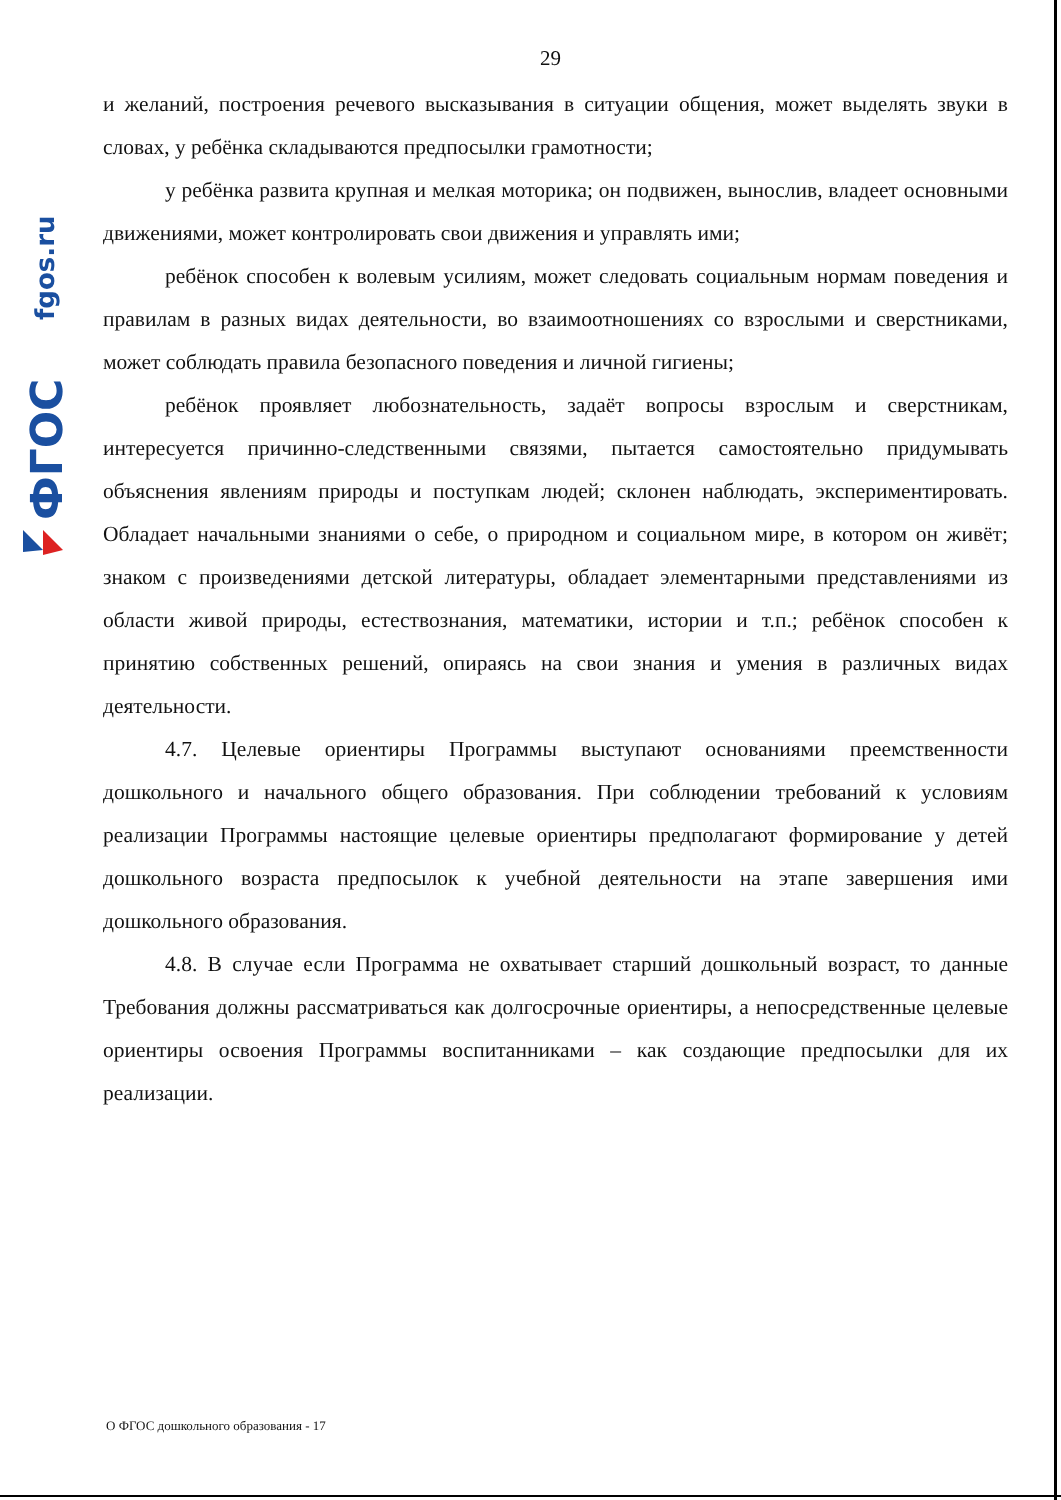fgos.ru
ФГОС
29
и желаний, построения речевого высказывания в ситуации общения, может выделять звуки в словах, у ребёнка складываются предпосылки грамотности;
у ребёнка развита крупная и мелкая моторика; он подвижен, вынослив, владеет основными движениями, может контролировать свои движения и управлять ими;
ребёнок способен к волевым усилиям, может следовать социальным нормам поведения и правилам в разных видах деятельности, во взаимоотношениях со взрослыми и сверстниками, может соблюдать правила безопасного поведения и личной гигиены;
ребёнок проявляет любознательность, задаёт вопросы взрослым и сверстникам, интересуется причинно-следственными связями, пытается самостоятельно придумывать объяснения явлениям природы и поступкам людей; склонен наблюдать, экспериментировать. Обладает начальными знаниями о себе, о природном и социальном мире, в котором он живёт; знаком с произведениями детской литературы, обладает элементарными представлениями из области живой природы, естествознания, математики, истории и т.п.; ребёнок способен к принятию собственных решений, опираясь на свои знания и умения в различных видах деятельности.
4.7. Целевые ориентиры Программы выступают основаниями преемственности дошкольного и начального общего образования. При соблюдении требований к условиям реализации Программы настоящие целевые ориентиры предполагают формирование у детей дошкольного возраста предпосылок к учебной деятельности на этапе завершения ими дошкольного образования.
4.8. В случае если Программа не охватывает старший дошкольный возраст, то данные Требования должны рассматриваться как долгосрочные ориентиры, а непосредственные целевые ориентиры освоения Программы воспитанниками – как создающие предпосылки для их реализации.
О ФГОС дошкольного образования - 17